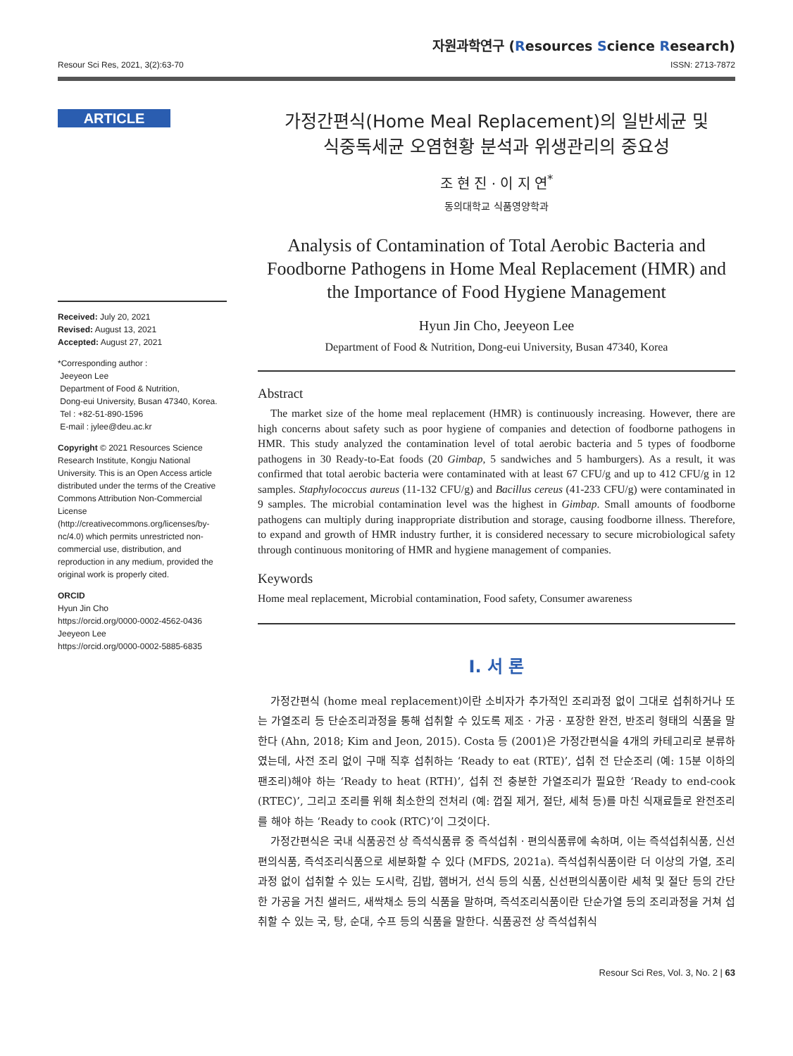자원과학연구 (Resources Science Research)
Resour Sci Res, 2021, 3(2):63-70 ISSN: 2713-7872
ARTICLE
Received: July 20, 2021
Revised: August 13, 2021
Accepted: August 27, 2021
*Corresponding author :
Jeeyeon Lee
Department of Food & Nutrition,
Dong-eui University, Busan 47340, Korea.
Tel : +82-51-890-1596
E-mail : jylee@deu.ac.kr
Copyright © 2021 Resources Science Research Institute, Kongju National University. This is an Open Access article distributed under the terms of the Creative Commons Attribution Non-Commercial License (http://creativecommons.org/licenses/by-nc/4.0) which permits unrestricted non-commercial use, distribution, and reproduction in any medium, provided the original work is properly cited.
ORCID
Hyun Jin Cho
https://orcid.org/0000-0002-4562-0436
Jeeyeon Lee
https://orcid.org/0000-0002-5885-6835
가정간편식(Home Meal Replacement)의 일반세균 및
식중독세균 오염현황 분석과 위생관리의 중요성
조 현 진 · 이 지 연<sup>*</sup>
동의대학교 식품영양학과
Analysis of Contamination of Total Aerobic Bacteria and Foodborne Pathogens in Home Meal Replacement (HMR) and the Importance of Food Hygiene Management
Hyun Jin Cho, Jeeyeon Lee
Department of Food & Nutrition, Dong-eui University, Busan 47340, Korea
Abstract
The market size of the home meal replacement (HMR) is continuously increasing. However, there are high concerns about safety such as poor hygiene of companies and detection of foodborne pathogens in HMR. This study analyzed the contamination level of total aerobic bacteria and 5 types of foodborne pathogens in 30 Ready-to-Eat foods (20 Gimbap, 5 sandwiches and 5 hamburgers). As a result, it was confirmed that total aerobic bacteria were contaminated with at least 67 CFU/g and up to 412 CFU/g in 12 samples. Staphylococcus aureus (11-132 CFU/g) and Bacillus cereus (41-233 CFU/g) were contaminated in 9 samples. The microbial contamination level was the highest in Gimbap. Small amounts of foodborne pathogens can multiply during inappropriate distribution and storage, causing foodborne illness. Therefore, to expand and growth of HMR industry further, it is considered necessary to secure microbiological safety through continuous monitoring of HMR and hygiene management of companies.
Keywords
Home meal replacement, Microbial contamination, Food safety, Consumer awareness
Ⅰ. 서 론
가정간편식 (home meal replacement)이란 소비자가 추가적인 조리과정 없이 그대로 섭취하거나 또는 가열조리 등 단순조리과정을 통해 섭취할 수 있도록 제조 · 가공 · 포장한 완전, 반조리 형태의 식품을 말한다 (Ahn, 2018; Kim and Jeon, 2015). Costa 등 (2001)은 가정간편식을 4개의 카테고리로 분류하였는데, 사전 조리 없이 구매 직후 섭취하는 ‘Ready to eat (RTE)’, 섭취 전 단순조리 (예: 15분 이하의 팬조리)해야 하는 ‘Ready to heat (RTH)’, 섭취 전 충분한 가열조리가 필요한 ‘Ready to end-cook (RTEC)’, 그리고 조리를 위해 최소한의 전처리 (예: 껍질 제거, 절단, 세척 등)를 마친 식재료들로 완전조리를 해야 하는 ‘Ready to cook (RTC)’이 그것이다.
가정간편식은 국내 식품공전 상 즉석식품류 중 즉석섭취 · 편의식품류에 속하며, 이는 즉석섭취식품, 신선편의식품, 즉석조리식품으로 세분화할 수 있다 (MFDS, 2021a). 즉석섭취식품이란 더 이상의 가열, 조리과정 없이 섭취할 수 있는 도시락, 김밥, 햄버거, 선식 등의 식품, 신선편의식품이란 세척 및 절단 등의 간단한 가공을 거친 샐러드, 새싹채소 등의 식품을 말하며, 즉석조리식품이란 단순가열 등의 조리과정을 거쳐 섭취할 수 있는 국, 탕, 순대, 수프 등의 식품을 말한다. 식품공전 상 즉석섭취식
Resour Sci Res, Vol. 3, No. 2 | 63